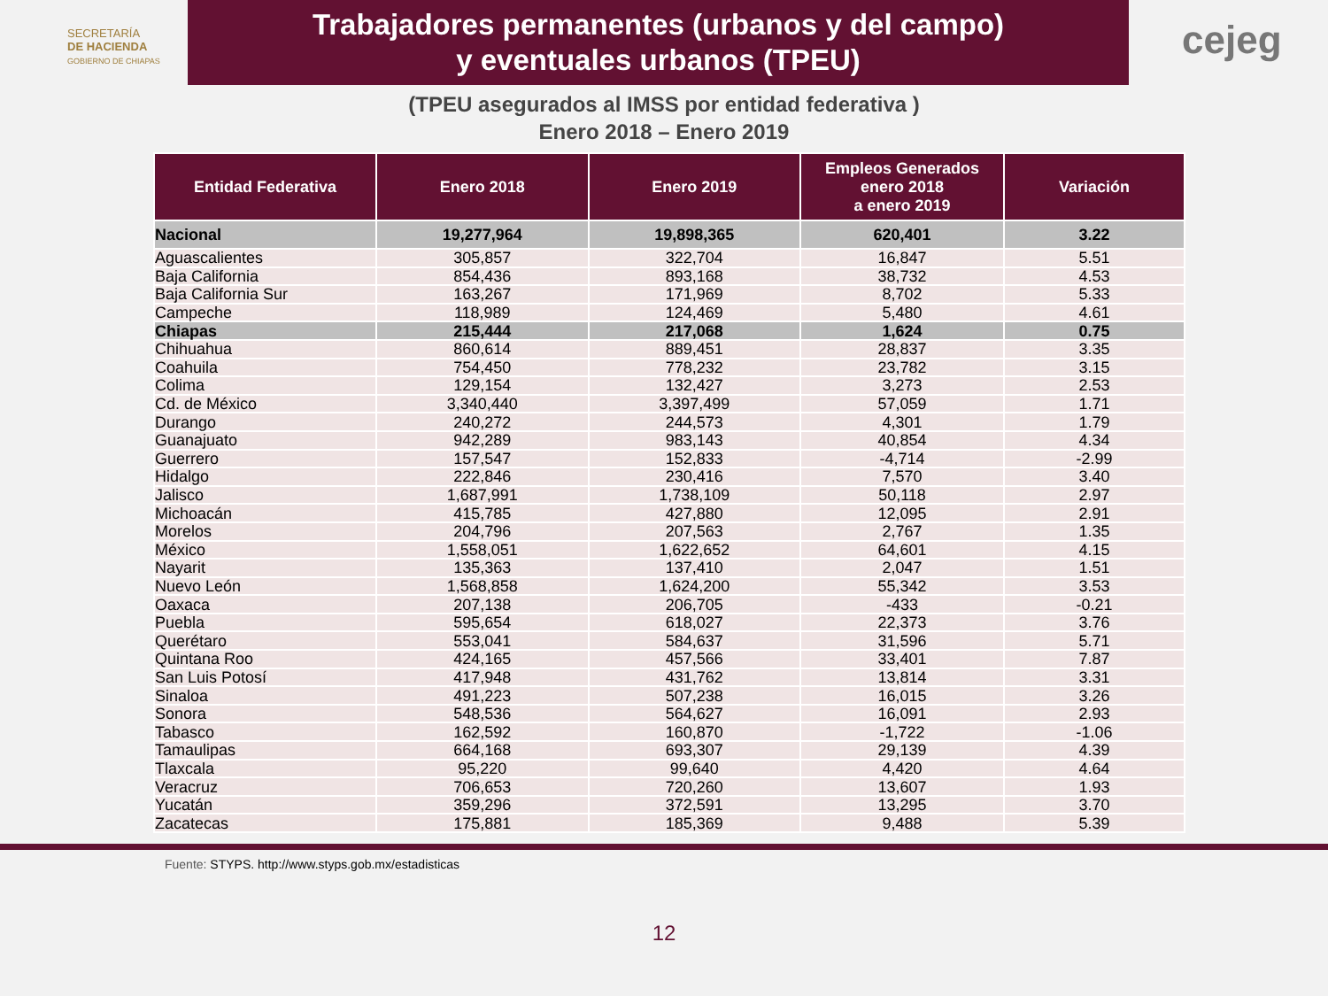SECRETARÍA
DE HACIENDA
GOBIERNO DE CHIAPAS
Trabajadores permanentes (urbanos y del campo)
y eventuales urbanos (TPEU)
cejeg
(TPEU asegurados al IMSS por entidad federativa )
Enero 2018 – Enero 2019
| Entidad Federativa | Enero 2018 | Enero 2019 | Empleos Generados enero 2018 a enero 2019 | Variación |
| --- | --- | --- | --- | --- |
| Nacional | 19,277,964 | 19,898,365 | 620,401 | 3.22 |
| Aguascalientes | 305,857 | 322,704 | 16,847 | 5.51 |
| Baja California | 854,436 | 893,168 | 38,732 | 4.53 |
| Baja California Sur | 163,267 | 171,969 | 8,702 | 5.33 |
| Campeche | 118,989 | 124,469 | 5,480 | 4.61 |
| Chiapas | 215,444 | 217,068 | 1,624 | 0.75 |
| Chihuahua | 860,614 | 889,451 | 28,837 | 3.35 |
| Coahuila | 754,450 | 778,232 | 23,782 | 3.15 |
| Colima | 129,154 | 132,427 | 3,273 | 2.53 |
| Cd. de México | 3,340,440 | 3,397,499 | 57,059 | 1.71 |
| Durango | 240,272 | 244,573 | 4,301 | 1.79 |
| Guanajuato | 942,289 | 983,143 | 40,854 | 4.34 |
| Guerrero | 157,547 | 152,833 | -4,714 | -2.99 |
| Hidalgo | 222,846 | 230,416 | 7,570 | 3.40 |
| Jalisco | 1,687,991 | 1,738,109 | 50,118 | 2.97 |
| Michoacán | 415,785 | 427,880 | 12,095 | 2.91 |
| Morelos | 204,796 | 207,563 | 2,767 | 1.35 |
| México | 1,558,051 | 1,622,652 | 64,601 | 4.15 |
| Nayarit | 135,363 | 137,410 | 2,047 | 1.51 |
| Nuevo León | 1,568,858 | 1,624,200 | 55,342 | 3.53 |
| Oaxaca | 207,138 | 206,705 | -433 | -0.21 |
| Puebla | 595,654 | 618,027 | 22,373 | 3.76 |
| Querétaro | 553,041 | 584,637 | 31,596 | 5.71 |
| Quintana Roo | 424,165 | 457,566 | 33,401 | 7.87 |
| San Luis Potosí | 417,948 | 431,762 | 13,814 | 3.31 |
| Sinaloa | 491,223 | 507,238 | 16,015 | 3.26 |
| Sonora | 548,536 | 564,627 | 16,091 | 2.93 |
| Tabasco | 162,592 | 160,870 | -1,722 | -1.06 |
| Tamaulipas | 664,168 | 693,307 | 29,139 | 4.39 |
| Tlaxcala | 95,220 | 99,640 | 4,420 | 4.64 |
| Veracruz | 706,653 | 720,260 | 13,607 | 1.93 |
| Yucatán | 359,296 | 372,591 | 13,295 | 3.70 |
| Zacatecas | 175,881 | 185,369 | 9,488 | 5.39 |
Fuente: STYPS. http://www.styps.gob.mx/estadisticas
12